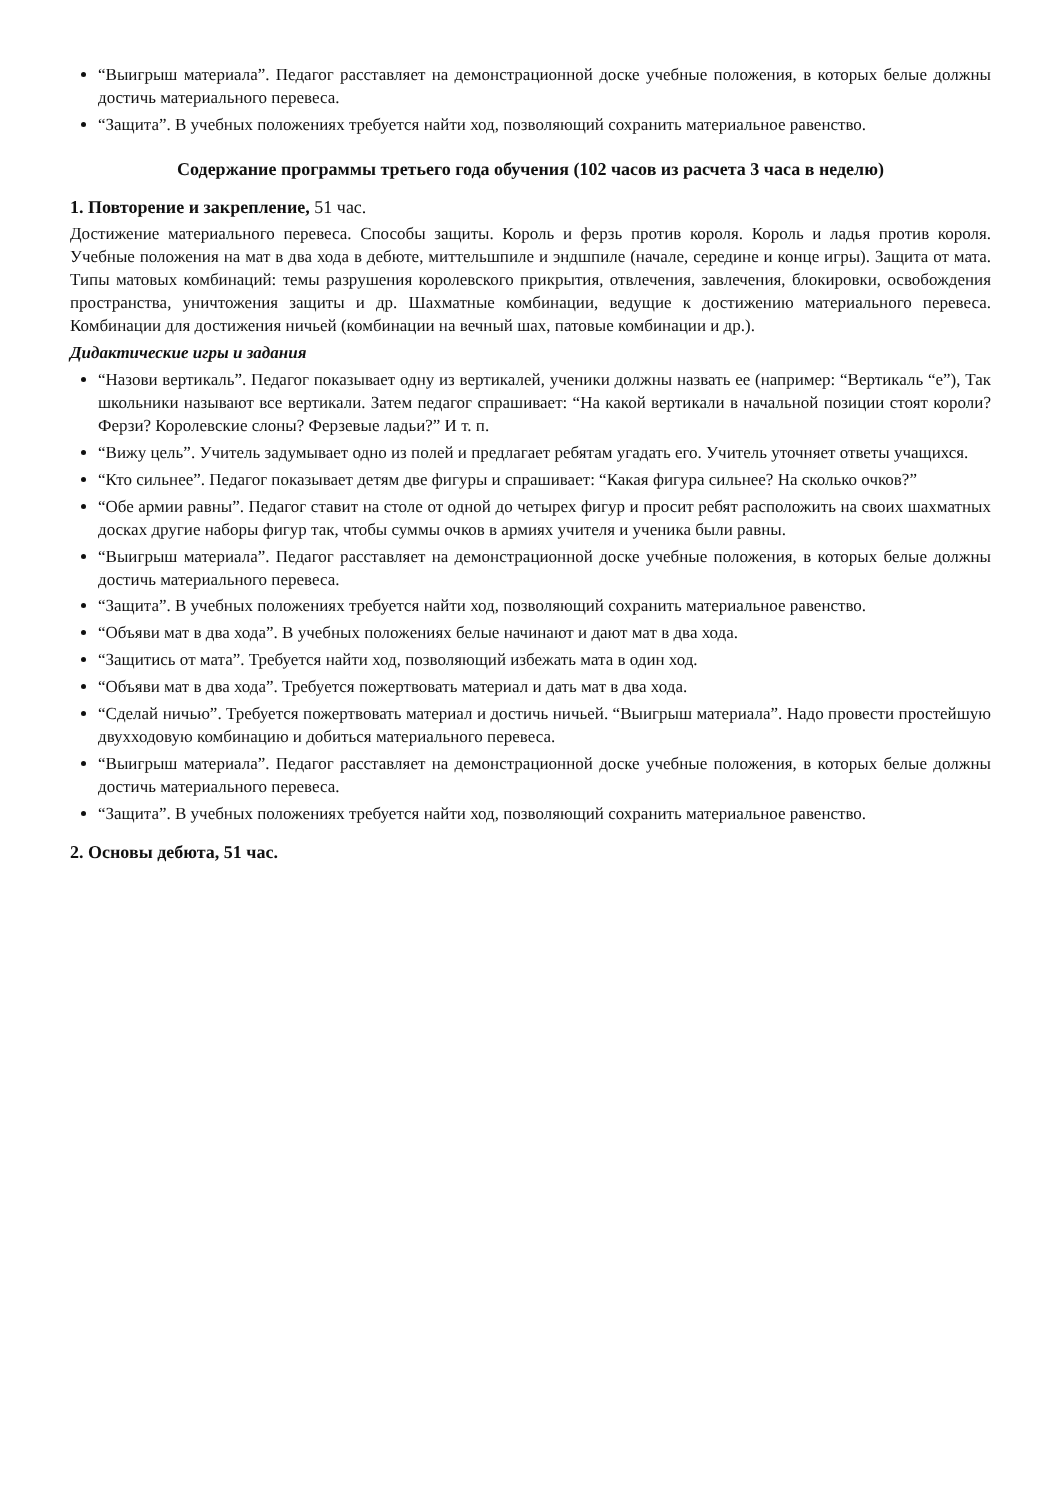“Выигрыш материала”. Педагог расставляет на демонстрационной доске учебные положения, в которых белые должны достичь материального перевеса.
“Защита”. В учебных положениях требуется найти ход, позволяющий сохранить материальное равенство.
Содержание программы третьего года обучения (102 часов из расчета 3 часа в неделю)
1. Повторение и закрепление, 51 час.
Достижение материального перевеса. Способы защиты. Король и ферзь против короля. Король и ладья против короля. Учебные положения на мат в два хода в дебюте, миттельшпиле и эндшпиле (начале, середине и конце игры). Защита от мата. Типы матовых комбинаций: темы разрушения королевского прикрытия, отвлечения, завлечения, блокировки, освобождения пространства, уничтожения защиты и др. Шахматные комбинации, ведущие к достижению материального перевеса. Комбинации для достижения ничьей (комбинации на вечный шах, патовые комбинации и др.).
Дидактические игры и задания
“Назови вертикаль”. Педагог показывает одну из вертикалей, ученики должны назвать ее (например: “Вертикаль “е”), Так школьники называют все вертикали. Затем педагог спрашивает: “На какой вертикали в начальной позиции стоят короли? Ферзи? Королевские слоны? Ферзевые ладьи?” И т. п.
“Вижу цель”. Учитель задумывает одно из полей и предлагает ребятам угадать его. Учитель уточняет ответы учащихся.
“Кто сильнее”. Педагог показывает детям две фигуры и спрашивает: “Какая фигура сильнее? На сколько очков?”
“Обе армии равны”. Педагог ставит на столе от одной до четырех фигур и просит ребят расположить на своих шахматных досках другие наборы фигур так, чтобы суммы очков в армиях учителя и ученика были равны.
“Выигрыш материала”. Педагог расставляет на демонстрационной доске учебные положения, в которых белые должны достичь материального перевеса.
“Защита”. В учебных положениях требуется найти ход, позволяющий сохранить материальное равенство.
“Объяви мат в два хода”. В учебных положениях белые начинают и дают мат в два хода.
“Защитись от мата”. Требуется найти ход, позволяющий избежать мата в один ход.
“Объяви мат в два хода”. Требуется пожертвовать материал и дать мат в два хода.
“Сделай ничью”. Требуется пожертвовать материал и достичь ничьей. “Выигрыш материала”. Надо провести простейшую двухходовую комбинацию и добиться материального перевеса.
“Выигрыш материала”. Педагог расставляет на демонстрационной доске учебные положения, в которых белые должны достичь материального перевеса.
“Защита”. В учебных положениях требуется найти ход, позволяющий сохранить материальное равенство.
2. Основы дебюта, 51 час.